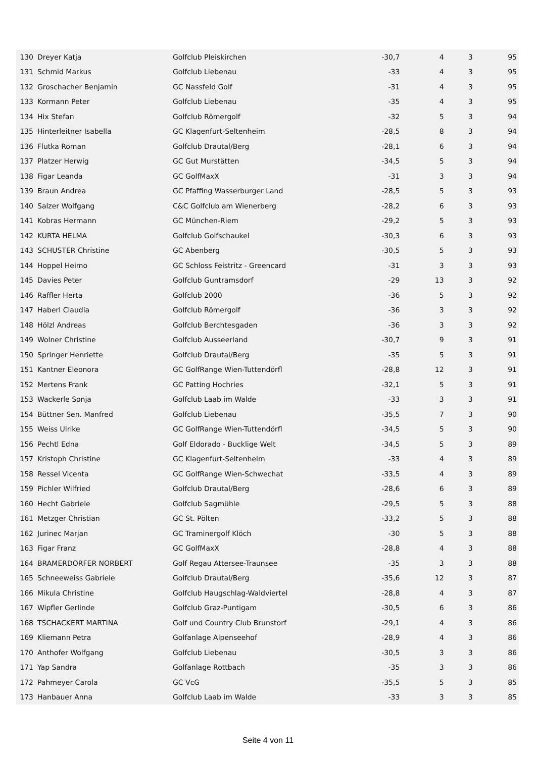| 130 | Dreyer Katja | Golfclub Pleiskirchen | -30,7 | 4 | 3 | 95 |
| 131 | Schmid Markus | Golfclub Liebenau | -33 | 4 | 3 | 95 |
| 132 | Groschacher Benjamin | GC Nassfeld Golf | -31 | 4 | 3 | 95 |
| 133 | Kormann Peter | Golfclub Liebenau | -35 | 4 | 3 | 95 |
| 134 | Hix Stefan | Golfclub Römergolf | -32 | 5 | 3 | 94 |
| 135 | Hinterleitner Isabella | GC Klagenfurt-Seltenheim | -28,5 | 8 | 3 | 94 |
| 136 | Flutka Roman | Golfclub Drautal/Berg | -28,1 | 6 | 3 | 94 |
| 137 | Platzer Herwig | GC Gut Murstätten | -34,5 | 5 | 3 | 94 |
| 138 | Figar Leanda | GC GolfMaxX | -31 | 3 | 3 | 94 |
| 139 | Braun Andrea | GC Pfaffing Wasserburger Land | -28,5 | 5 | 3 | 93 |
| 140 | Salzer Wolfgang | C&C Golfclub am Wienerberg | -28,2 | 6 | 3 | 93 |
| 141 | Kobras Hermann | GC München-Riem | -29,2 | 5 | 3 | 93 |
| 142 | KURTA HELMA | Golfclub Golfschaukel | -30,3 | 6 | 3 | 93 |
| 143 | SCHUSTER Christine | GC Abenberg | -30,5 | 5 | 3 | 93 |
| 144 | Hoppel Heimo | GC Schloss Feistritz - Greencard | -31 | 3 | 3 | 93 |
| 145 | Davies Peter | Golfclub Guntramsdorf | -29 | 13 | 3 | 92 |
| 146 | Raffler Herta | Golfclub 2000 | -36 | 5 | 3 | 92 |
| 147 | Haberl Claudia | Golfclub Römergolf | -36 | 3 | 3 | 92 |
| 148 | Hölzl Andreas | Golfclub Berchtesgaden | -36 | 3 | 3 | 92 |
| 149 | Wolner Christine | Golfclub Ausseerland | -30,7 | 9 | 3 | 91 |
| 150 | Springer Henriette | Golfclub Drautal/Berg | -35 | 5 | 3 | 91 |
| 151 | Kantner Eleonora | GC GolfRange Wien-Tuttendörfl | -28,8 | 12 | 3 | 91 |
| 152 | Mertens Frank | GC Patting Hochries | -32,1 | 5 | 3 | 91 |
| 153 | Wackerle Sonja | Golfclub Laab im Walde | -33 | 3 | 3 | 91 |
| 154 | Büttner Sen. Manfred | Golfclub Liebenau | -35,5 | 7 | 3 | 90 |
| 155 | Weiss Ulrike | GC GolfRange Wien-Tuttendörfl | -34,5 | 5 | 3 | 90 |
| 156 | Pechtl Edna | Golf Eldorado - Bucklige Welt | -34,5 | 5 | 3 | 89 |
| 157 | Kristoph Christine | GC Klagenfurt-Seltenheim | -33 | 4 | 3 | 89 |
| 158 | Ressel Vicenta | GC GolfRange Wien-Schwechat | -33,5 | 4 | 3 | 89 |
| 159 | Pichler Wilfried | Golfclub Drautal/Berg | -28,6 | 6 | 3 | 89 |
| 160 | Hecht Gabriele | Golfclub Sagmühle | -29,5 | 5 | 3 | 88 |
| 161 | Metzger Christian | GC St. Pölten | -33,2 | 5 | 3 | 88 |
| 162 | Jurinec Marjan | GC Traminergolf Klöch | -30 | 5 | 3 | 88 |
| 163 | Figar Franz | GC GolfMaxX | -28,8 | 4 | 3 | 88 |
| 164 | BRAMERDORFER NORBERT | Golf Regau Attersee-Traunsee | -35 | 3 | 3 | 88 |
| 165 | Schneeweiss Gabriele | Golfclub Drautal/Berg | -35,6 | 12 | 3 | 87 |
| 166 | Mikula Christine | Golfclub Haugschlag-Waldviertel | -28,8 | 4 | 3 | 87 |
| 167 | Wipfler Gerlinde | Golfclub Graz-Puntigam | -30,5 | 6 | 3 | 86 |
| 168 | TSCHACKERT MARTINA | Golf und Country Club Brunstorf | -29,1 | 4 | 3 | 86 |
| 169 | Kliemann Petra | Golfanlage Alpenseehof | -28,9 | 4 | 3 | 86 |
| 170 | Anthofer Wolfgang | Golfclub Liebenau | -30,5 | 3 | 3 | 86 |
| 171 | Yap Sandra | Golfanlage Rottbach | -35 | 3 | 3 | 86 |
| 172 | Pahmeyer Carola | GC VcG | -35,5 | 5 | 3 | 85 |
| 173 | Hanbauer Anna | Golfclub Laab im Walde | -33 | 3 | 3 | 85 |
Seite 4 von 11